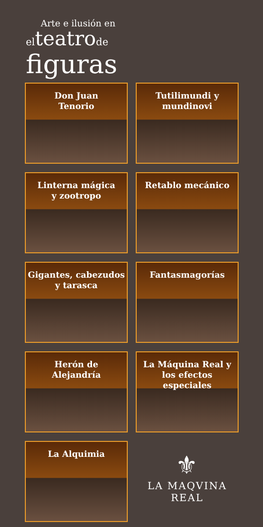Arte e ilusión en
elteatrode
figuras
Don Juan
Tenorio
Tutilimundi y
mundinovi
Linterna mágica
y zootropo
Retablo mecánico
Gigantes, cabezudos
y tarasca
Fantasmagorías
Herón de
Alejandría
La Máquina Real y
los efectos especiales
La Alquimia
⚜
LA MAQVINA
REAL